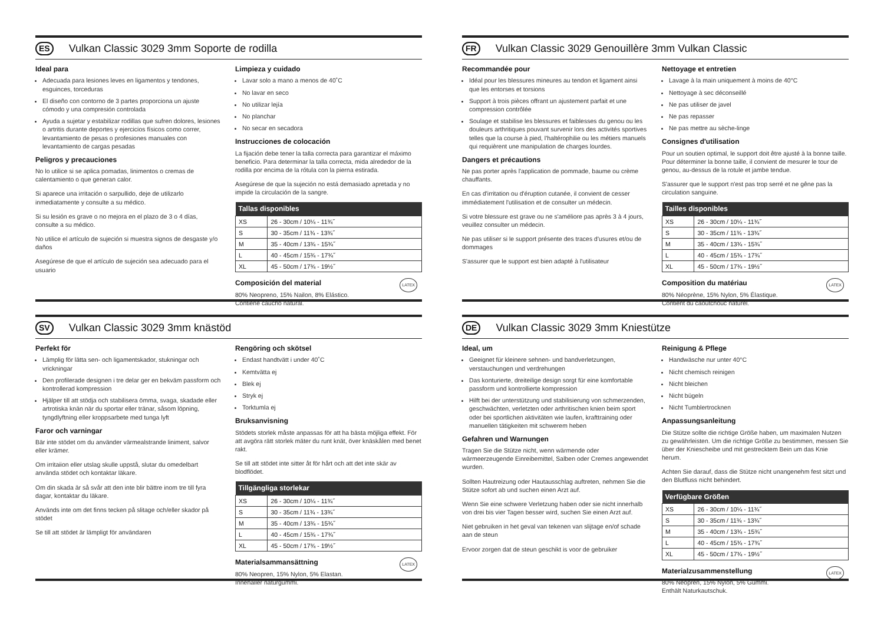ES Vulkan Classic 3029 3mm Soporte de rodilla
Ideal para
Adecuada para lesiones leves en ligamentos y tendones, esguinces, torceduras
El diseño con contorno de 3 partes proporciona un ajuste cómodo y una compresión controlada
Ayuda a sujetar y estabilizar rodillas que sufren dolores, lesiones o artritis durante deportes y ejercicios físicos como correr, levantamiento de pesas o profesiones manuales con levantamiento de cargas pesadas
Peligros y precauciones
No lo utilice si se aplica pomadas, linimentos o cremas de calentamiento o que generan calor.
Si aparece una irritación o sarpullido, deje de utilizarlo inmediatamente y consulte a su médico.
Si su lesión es grave o no mejora en el plazo de 3 o 4 días, consulte a su médico.
No utilice el artículo de sujeción si muestra signos de desgaste y/o daños
Asegúrese de que el artículo de sujeción sea adecuado para el usuario
Limpieza y cuidado
Lavar solo a mano a menos de 40˚C
No lavar en seco
No utilizar lejía
No planchar
No secar en secadora
Instrucciones de colocación
La fijación debe tener la talla correcta para garantizar el máximo beneficio. Para determinar la talla correcta, mida alrededor de la rodilla por encima de la rótula con la pierna estirada.
Asegúrese de que la sujeción no está demasiado apretada y no impide la circulación de la sangre.
| Tallas disponibles | |
| --- | --- |
| XS | 26 - 30cm / 10¼ - 11¾˝ |
| S | 30 - 35cm / 11¾ - 13¾˝ |
| M | 35 - 40cm / 13¾ - 15¾˝ |
| L | 40 - 45cm / 15¾ - 17¾˝ |
| XL | 45 - 50cm / 17¾ - 19½˝ |
LATEX
Composición del material
80% Neopreno, 15% Nailon, 8% Elástico.
Contiene caucho natural.
FR Vulkan Classic 3029 Genouillère 3mm Vulkan Classic
Recommandée pour
Idéal pour les blessures mineures au tendon et ligament ainsi que les entorses et torsions
Support à trois pièces offrant un ajustement parfait et une compression contrôlée
Soulage et stabilise les blessures et faiblesses du genou ou les douleurs arthritiques pouvant survenir lors des activités sportives telles que la course à pied, l'haltérophilie ou les métiers manuels qui requièrent une manipulation de charges lourdes.
Dangers et précautions
Ne pas porter après l'application de pommade, baume ou crème chauffants.
En cas d'irritation ou d'éruption cutanée, il convient de cesser immédiatement l'utilisation et de consulter un médecin.
Si votre blessure est grave ou ne s'améliore pas après 3 à 4 jours, veuillez consulter un médecin.
Ne pas utiliser si le support présente des traces d'usures et/ou de dommages
S'assurer que le support est bien adapté à l'utilisateur
Nettoyage et entretien
Lavage à la main uniquement à moins de 40°C
Nettoyage à sec déconseillé
Ne pas utiliser de javel
Ne pas repasser
Ne pas mettre au sèche-linge
Consignes d'utilisation
Pour un soutien optimal, le support doit être ajusté à la bonne taille. Pour déterminer la bonne taille, il convient de mesurer le tour de genou, au-dessus de la rotule et jambe tendue.
S'assurer que le support n'est pas trop serré et ne gêne pas la circulation sanguine.
| Tailles disponibles | |
| --- | --- |
| XS | 26 - 30cm / 10¼ - 11¾˝ |
| S | 30 - 35cm / 11¾ - 13¾˝ |
| M | 35 - 40cm / 13¾ - 15¾˝ |
| L | 40 - 45cm / 15¾ - 17¾˝ |
| XL | 45 - 50cm / 17¾ - 19½˝ |
LATEX
Composition du matériau
80% Néoprène, 15% Nylon, 5% Élastique.
Contient du caoutchouc naturel.
SV Vulkan Classic 3029 3mm knästöd
Perfekt för
Lämplig för lätta sen- och ligamentskador, stukningar och vrickningar
Den profilerade designen i tre delar ger en bekväm passform och kontrollerad kompression
Hjälper till att stödja och stabilisera ömma, svaga, skadade eller artrotiska knän när du sportar eller tränar, såsom löpning, tyngdlyftning eller kroppsarbete med tunga lyft
Faror och varningar
Bär inte stödet om du använder värmealstrande liniment, salvor eller krämer.
Om irritaiion eller utslag skulle uppstå, slutar du omedelbart använda stödet och kontaktar läkare.
Om din skada är så svår att den inte blir bättre inom tre till fyra dagar, kontaktar du läkare.
Används inte om det finns tecken på slitage och/eller skador på stödet
Se till att stödet är lämpligt för användaren
Rengöring och skötsel
Endast handtvätt i under 40˚C
Kemtvätta ej
Blek ej
Stryk ej
Torktumla ej
Bruksanvisning
Stödets storlek måste anpassas för att ha bästa möjliga effekt. För att avgöra rätt storlek mäter du runt knät, över knäskålen med benet rakt.
Se till att stödet inte sitter åt för hårt och att det inte skär av blodflödet.
| Tillgängliga storlekar | |
| --- | --- |
| XS | 26 - 30cm / 10¼ - 11¾˝ |
| S | 30 - 35cm / 11¾ - 13¾˝ |
| M | 35 - 40cm / 13¾ - 15¾˝ |
| L | 40 - 45cm / 15¾ - 17¾˝ |
| XL | 45 - 50cm / 17¾ - 19½˝ |
LATEX
Materialsammansättning
80% Neopren, 15% Nylon, 5% Elastan.
Innehåller naturgummi.
DE Vulkan Classic 3029 3mm Kniestütze
Ideal, um
Geeignet für kleinere sehnen- und bandverletzungen, verstauchungen und verdrehungen
Das konturierte, dreiteilige design sorgt für eine komfortable passform und kontrollierte kompression
Hilft bei der unterstützung und stabilisierung von schmerzenden, geschwächten, verletzten oder arthritischen knien beim sport oder bei sportlichen aktivitäten wie laufen, krafttraining oder manuellen tätigkeiten mit schwerem heben
Gefahren und Warnungen
Tragen Sie die Stütze nicht, wenn wärmende oder wärmeerzeugende Einreibemittel, Salben oder Cremes angewendet wurden.
Sollten Hautreizung oder Hautausschlag auftreten, nehmen Sie die Stütze sofort ab und suchen einen Arzt auf.
Wenn Sie eine schwere Verletzung haben oder sie nicht innerhalb von drei bis vier Tagen besser wird, suchen Sie einen Arzt auf.
Niet gebruiken in het geval van tekenen van slijtage en/of schade aan de steun
Ervoor zorgen dat de steun geschikt is voor de gebruiker
Reinigung & Pflege
Handwäsche nur unter 40°C
Nicht chemisch reinigen
Nicht bleichen
Nicht bügeln
Nicht Tumblertrocknen
Anpassungsanleitung
Die Stütze sollte die richtige Größe haben, um maximalen Nutzen zu gewährleisten. Um die richtige Größe zu bestimmen, messen Sie über der Kniescheibe und mit gestrecktem Bein um das Knie herum.
Achten Sie darauf, dass die Stütze nicht unangenehm fest sitzt und den Blutfluss nicht behindert.
| Verfügbare Größen | |
| --- | --- |
| XS | 26 - 30cm / 10¼ - 11¾˝ |
| S | 30 - 35cm / 11¾ - 13¾˝ |
| M | 35 - 40cm / 13¾ - 15¾˝ |
| L | 40 - 45cm / 15¾ - 17¾˝ |
| XL | 45 - 50cm / 17¾ - 19½˝ |
LATEX
Materialzusammenstellung
80% Neopren, 15% Nylon, 5% Gummi.
Enthält Naturkautschuk.